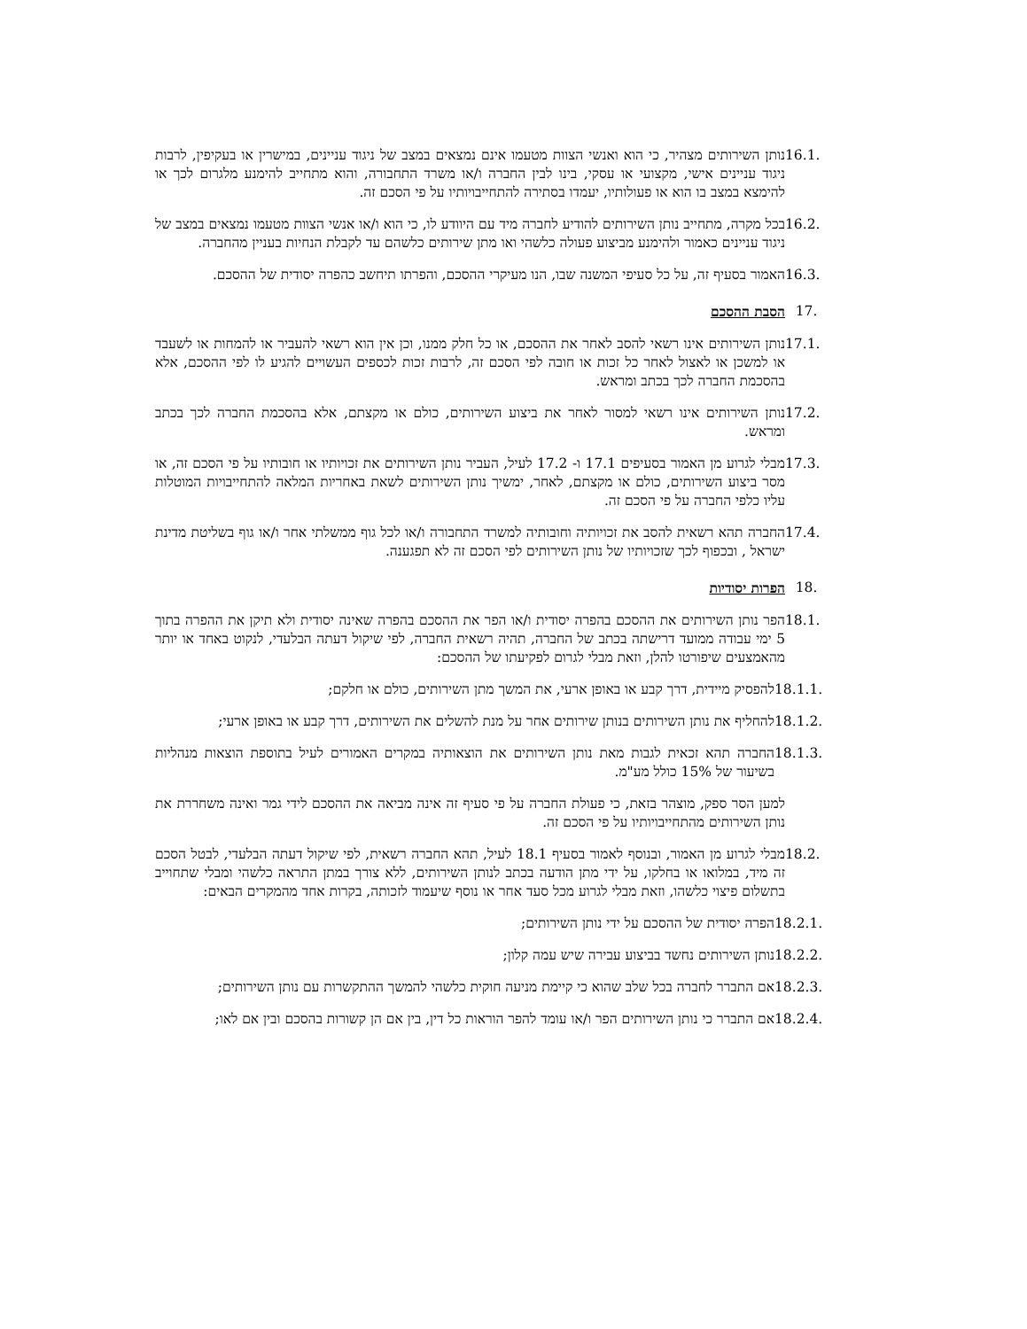16.1. נותן השירותים מצהיר, כי הוא ואנשי הצוות מטעמו אינם נמצאים במצב של ניגוד עניינים, במישרין או בעקיפין, לרבות ניגוד עניינים אישי, מקצועי או עסקי, בינו לבין החברה ו/או משרד התחבורה, והוא מתחייב להימנע מלגרום לכך או להימצא במצב בו הוא או פעולותיו, יעמדו בסתירה להתחייבויותיו על פי הסכם זה.
16.2. בכל מקרה, מתחייב נותן השירותים להודיע לחברה מיד עם היוודע לו, כי הוא ו/או אנשי הצוות מטעמו נמצאים במצב של ניגוד עניינים כאמור ולהימנע מביצוע פעולה כלשהי ואו מתן שירותים כלשהם עד לקבלת הנחיות בעניין מהחברה.
16.3. האמור בסעיף זה, על כל סעיפי המשנה שבו, הנו מעיקרי ההסכם, והפרתו תיחשב כהפרה יסודית של ההסכם.
17. הסבת ההסכם
17.1. נותן השירותים אינו רשאי להסב לאחר את ההסכם, או כל חלק ממנו, וכן אין הוא רשאי להעביר או להמחות או לשעבד או למשכן או לאצול לאחר כל זכות או חובה לפי הסכם זה, לרבות זכות לכספים העשויים להגיע לו לפי ההסכם, אלא בהסכמת החברה לכך בכתב ומראש.
17.2. נותן השירותים אינו רשאי למסור לאחר את ביצוע השירותים, כולם או מקצתם, אלא בהסכמת החברה לכך בכתב ומראש.
17.3. מבלי לגרוע מן האמור בסעיפים 17.1 ו- 17.2 לעיל, העביר נותן השירותים את זכויותיו או חובותיו על פי הסכם זה, או מסר ביצוע השירותים, כולם או מקצתם, לאחר, ימשיך נותן השירותים לשאת באחריות המלאה להתחייבויות המוטלות עליו כלפי החברה על פי הסכם זה.
17.4. החברה תהא רשאית להסב את זכויותיה וחובותיה למשרד התחבורה ו/או לכל גוף ממשלתי אחר ו/או גוף בשליטת מדינת ישראל , ובכפוף לכך שזכויותיו של נותן השירותים לפי הסכם זה לא תפגענה.
18. הפרות יסודיות
18.1. הפר נותן השירותים את ההסכם בהפרה יסודית ו/או הפר את ההסכם בהפרה שאינה יסודית ולא תיקן את ההפרה בתוך 5 ימי עבודה ממועד דרישתה בכתב של החברה, תהיה רשאית החברה, לפי שיקול דעתה הבלעדי, לנקוט באחד או יותר מהאמצעים שיפורטו להלן, וזאת מבלי לגרום לפקיעתו של ההסכם:
18.1.1. להפסיק מיידית, דרך קבע או באופן ארעי, את המשך מתן השירותים, כולם או חלקם;
18.1.2. להחליף את נותן השירותים בנותן שירותים אחר על מנת להשלים את השירותים, דרך קבע או באופן ארעי;
18.1.3. החברה תהא זכאית לגבות מאת נותן השירותים את הוצאותיה במקרים האמורים לעיל בתוספת הוצאות מנהליות בשיעור של 15% כולל מע"מ.
למען הסר ספק, מוצהר בזאת, כי פעולת החברה על פי סעיף זה אינה מביאה את ההסכם לידי גמר ואינה משחררת את נותן השירותים מהתחייבויותיו על פי הסכם זה.
18.2. מבלי לגרוע מן האמור, ובנוסף לאמור בסעיף 18.1 לעיל, תהא החברה רשאית, לפי שיקול דעתה הבלעדי, לבטל הסכם זה מיד, במלואו או בחלקו, על ידי מתן הודעה בכתב לנותן השירותים, ללא צורך במתן התראה כלשהי ומבלי שתחוייב בתשלום פיצוי כלשהו, וזאת מבלי לגרוע מכל סעד אחר או נוסף שיעמוד לזכותה, בקרות אחד מהמקרים הבאים:
18.2.1. הפרה יסודית של ההסכם על ידי נותן השירותים;
18.2.2. נותן השירותים נחשד בביצוע עבירה שיש עמה קלון;
18.2.3. אם התברר לחברה בכל שלב שהוא כי קיימת מניעה חוקית כלשהי להמשך ההתקשרות עם נותן השירותים;
18.2.4. אם התברר כי נותן השירותים הפר ו/או עומד להפר הוראות כל דין, בין אם הן קשורות בהסכם ובין אם לאו;